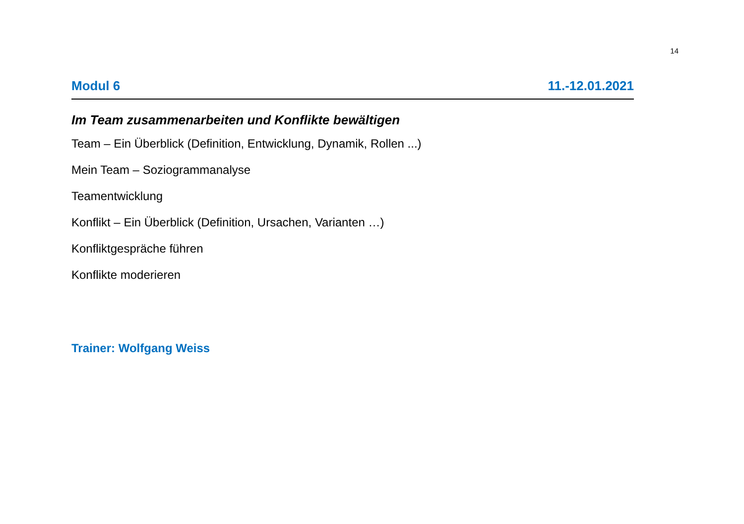14
Modul 6 11.-12.01.2021
Im Team zusammenarbeiten und Konflikte bewältigen
Team – Ein Überblick (Definition, Entwicklung, Dynamik, Rollen ...)
Mein Team – Soziogrammanalyse
Teamentwicklung
Konflikt – Ein Überblick (Definition, Ursachen, Varianten …)
Konfliktgespräche führen
Konflikte moderieren
Trainer: Wolfgang Weiss